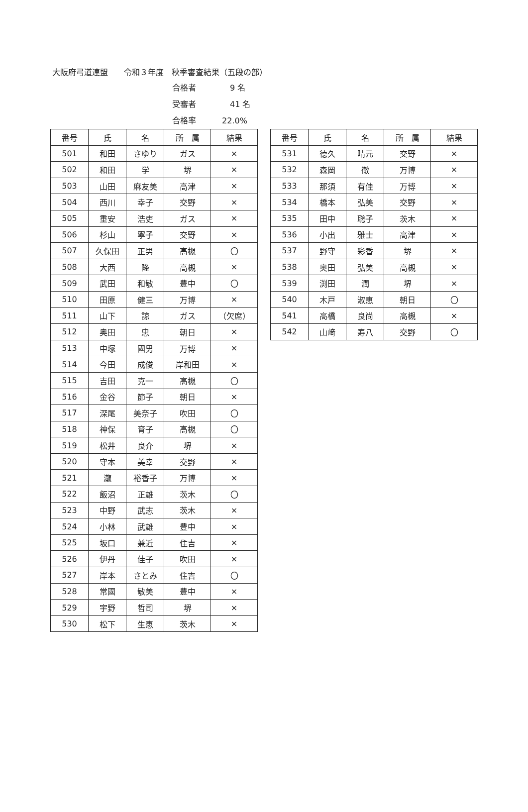大阪府弓道連盟　　令和３年度　秋季審査結果（五段の部）
合格者　9 名
受審者　41 名
合格率 22.0%
| 番号 | 氏 | 名 | 所 属 | 結果 |
| --- | --- | --- | --- | --- |
| 501 | 和田 | さゆり | ガス | × |
| 502 | 和田 | 学 | 堺 | × |
| 503 | 山田 | 麻友美 | 高津 | × |
| 504 | 西川 | 幸子 | 交野 | × |
| 505 | 重安 | 浩吏 | ガス | × |
| 506 | 杉山 | 寧子 | 交野 | × |
| 507 | 久保田 | 正男 | 高槻 | 〇 |
| 508 | 大西 | 隆 | 高槻 | × |
| 509 | 武田 | 和敏 | 豊中 | 〇 |
| 510 | 田原 | 健三 | 万博 | × |
| 511 | 山下 | 諒 | ガス | （欠席） |
| 512 | 奥田 | 忠 | 朝日 | × |
| 513 | 中塚 | 國男 | 万博 | × |
| 514 | 今田 | 成俊 | 岸和田 | × |
| 515 | 吉田 | 克一 | 高槻 | 〇 |
| 516 | 金谷 | 節子 | 朝日 | × |
| 517 | 深尾 | 美奈子 | 吹田 | 〇 |
| 518 | 神保 | 育子 | 高槻 | 〇 |
| 519 | 松井 | 良介 | 堺 | × |
| 520 | 守本 | 美幸 | 交野 | × |
| 521 | 瀧 | 裕香子 | 万博 | × |
| 522 | 飯沼 | 正雄 | 茨木 | 〇 |
| 523 | 中野 | 武志 | 茨木 | × |
| 524 | 小林 | 武雄 | 豊中 | × |
| 525 | 坂口 | 兼近 | 住吉 | × |
| 526 | 伊丹 | 佳子 | 吹田 | × |
| 527 | 岸本 | さとみ | 住吉 | 〇 |
| 528 | 常國 | 敏美 | 豊中 | × |
| 529 | 宇野 | 哲司 | 堺 | × |
| 530 | 松下 | 生恵 | 茨木 | × |
| 番号 | 氏 | 名 | 所 属 | 結果 |
| --- | --- | --- | --- | --- |
| 531 | 徳久 | 晴元 | 交野 | × |
| 532 | 森岡 | 徹 | 万博 | × |
| 533 | 那須 | 有佳 | 万博 | × |
| 534 | 橋本 | 弘美 | 交野 | × |
| 535 | 田中 | 聡子 | 茨木 | × |
| 536 | 小出 | 雅士 | 高津 | × |
| 537 | 野守 | 彩香 | 堺 | × |
| 538 | 奥田 | 弘美 | 高槻 | × |
| 539 | 渕田 | 潤 | 堺 | × |
| 540 | 木戸 | 淑恵 | 朝日 | 〇 |
| 541 | 高橋 | 良尚 | 高槻 | × |
| 542 | 山﨑 | 寿八 | 交野 | 〇 |